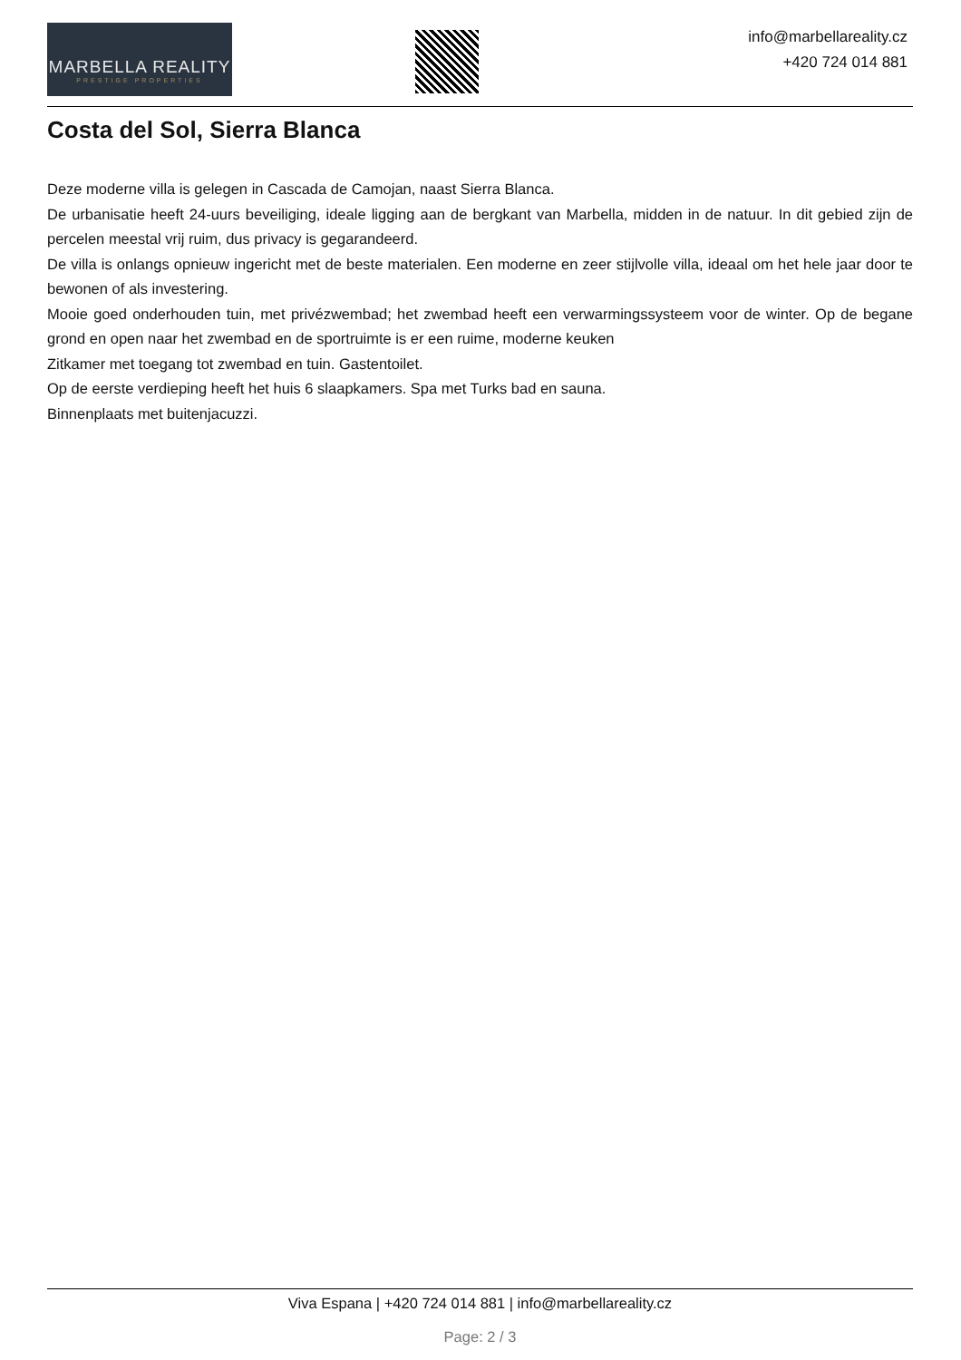MARBELLA REALITY
PRESTIGE PROPERTIES
info@marbellareality.cz
+420 724 014 881
Costa del Sol, Sierra Blanca
Deze moderne villa is gelegen in Cascada de Camojan, naast Sierra Blanca.
De urbanisatie heeft 24-uurs beveiliging, ideale ligging aan de bergkant van Marbella, midden in de natuur. In dit gebied zijn de percelen meestal vrij ruim, dus privacy is gegarandeerd.
De villa is onlangs opnieuw ingericht met de beste materialen. Een moderne en zeer stijlvolle villa, ideaal om het hele jaar door te bewonen of als investering.
Mooie goed onderhouden tuin, met privézwembad; het zwembad heeft een verwarmingssysteem voor de winter. Op de begane grond en open naar het zwembad en de sportruimte is er een ruime, moderne keuken
Zitkamer met toegang tot zwembad en tuin. Gastentoilet.
Op de eerste verdieping heeft het huis 6 slaapkamers. Spa met Turks bad en sauna.
Binnenplaats met buitenjacuzzi.
Viva Espana | +420 724 014 881 | info@marbellareality.cz
Page: 2 / 3